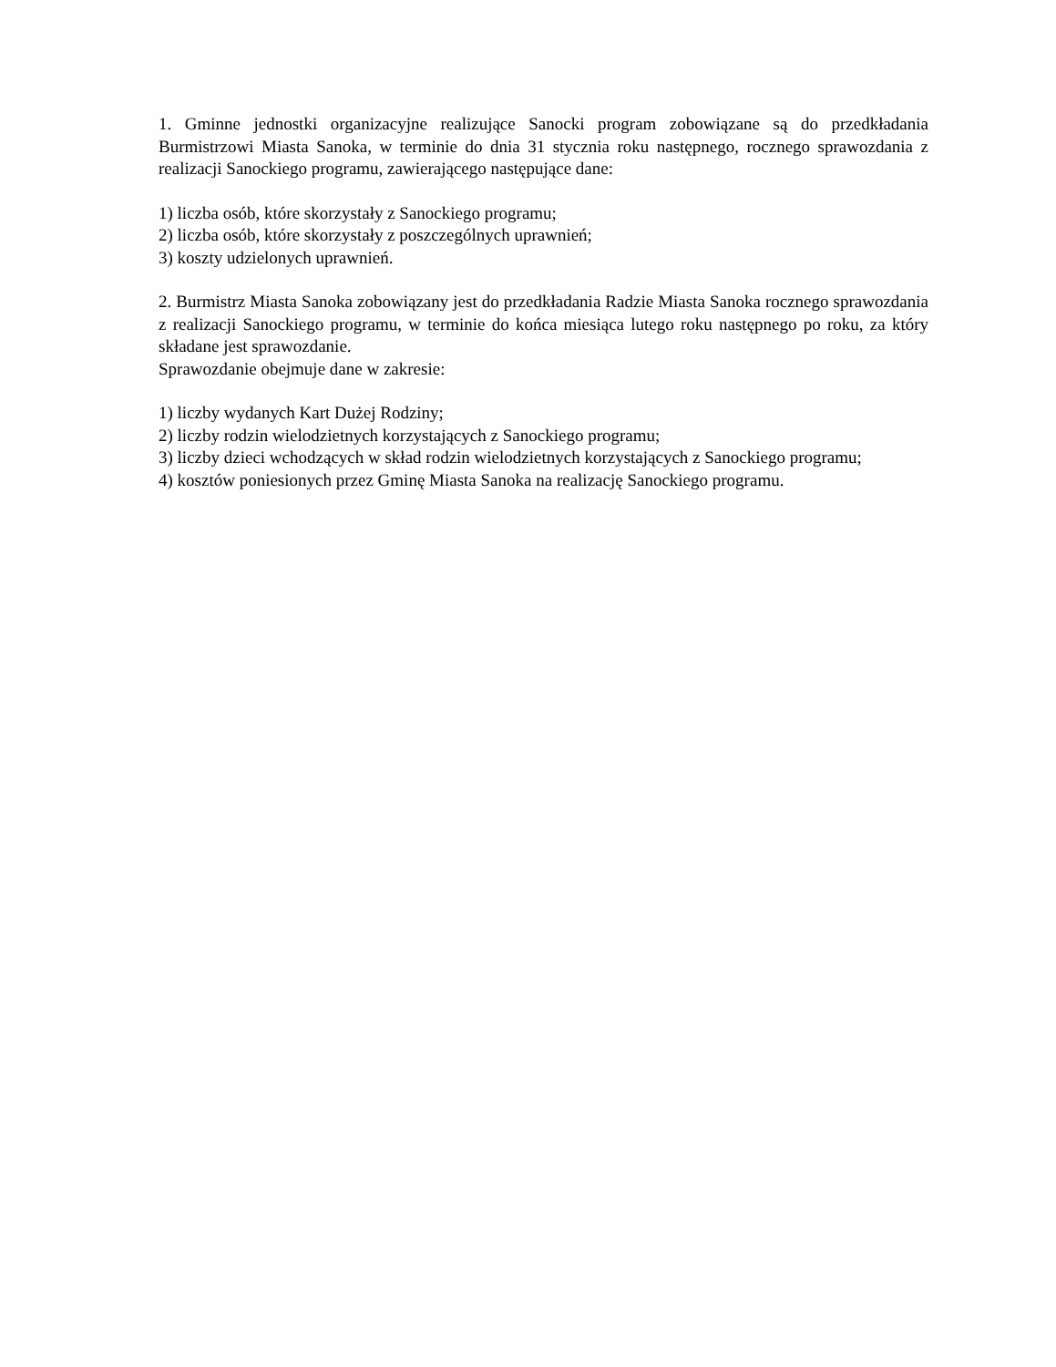1. Gminne jednostki organizacyjne realizujące Sanocki program zobowiązane są do przedkładania Burmistrzowi Miasta Sanoka, w terminie do dnia 31 stycznia roku następnego, rocznego sprawozdania z realizacji Sanockiego programu, zawierającego następujące dane:
1) liczba osób, które skorzystały z Sanockiego programu;
2) liczba osób, które skorzystały z poszczególnych uprawnień;
3) koszty udzielonych uprawnień.
2. Burmistrz Miasta Sanoka zobowiązany jest do przedkładania Radzie Miasta Sanoka rocznego sprawozdania z realizacji Sanockiego programu, w terminie do końca miesiąca lutego roku następnego po roku, za który składane jest sprawozdanie.
Sprawozdanie obejmuje dane w zakresie:
1) liczby wydanych Kart Dużej Rodziny;
2) liczby rodzin wielodzietnych korzystających z Sanockiego programu;
3) liczby dzieci wchodzących w skład rodzin wielodzietnych korzystających z Sanockiego programu;
4) kosztów poniesionych przez Gminę Miasta Sanoka na realizację Sanockiego programu.